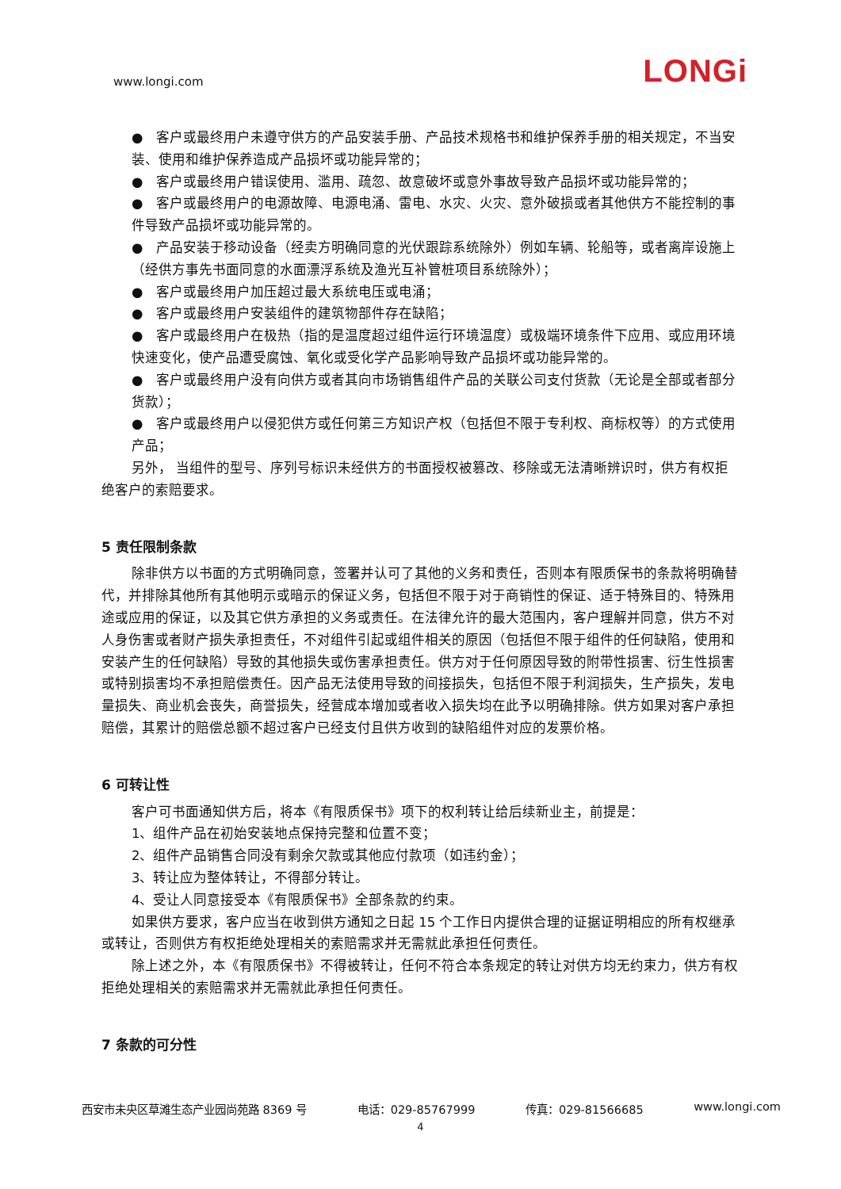www.longi.com
LONGi
●　客户或最终用户未遵守供方的产品安装手册、产品技术规格书和维护保养手册的相关规定，不当安装、使用和维护保养造成产品损坏或功能异常的；
●　客户或最终用户错误使用、滥用、疏忽、故意破坏或意外事故导致产品损坏或功能异常的；
●　客户或最终用户的电源故障、电源电涌、雷电、水灾、火灾、意外破损或者其他供方不能控制的事件导致产品损坏或功能异常的。
●　产品安装于移动设备（经卖方明确同意的光伏跟踪系统除外）例如车辆、轮船等，或者离岸设施上（经供方事先书面同意的水面漂浮系统及渔光互补管桩项目系统除外）；
●　客户或最终用户加压超过最大系统电压或电涌；
●　客户或最终用户安装组件的建筑物部件存在缺陷；
●　客户或最终用户在极热（指的是温度超过组件运行环境温度）或极端环境条件下应用、或应用环境快速变化，使产品遭受腐蚀、氧化或受化学产品影响导致产品损坏或功能异常的。
●　客户或最终用户没有向供方或者其向市场销售组件产品的关联公司支付货款（无论是全部或者部分货款）；
●　客户或最终用户以侵犯供方或任何第三方知识产权（包括但不限于专利权、商标权等）的方式使用产品；
另外， 当组件的型号、序列号标识未经供方的书面授权被篡改、移除或无法清晰辨识时，供方有权拒绝客户的索赔要求。
5 责任限制条款
除非供方以书面的方式明确同意，签署并认可了其他的义务和责任，否则本有限质保书的条款将明确替代，并排除其他所有其他明示或暗示的保证义务，包括但不限于对于商销性的保证、适于特殊目的、特殊用途或应用的保证，以及其它供方承担的义务或责任。在法律允许的最大范围内，客户理解并同意，供方不对人身伤害或者财产损失承担责任，不对组件引起或组件相关的原因（包括但不限于组件的任何缺陷，使用和安装产生的任何缺陷）导致的其他损失或伤害承担责任。供方对于任何原因导致的附带性损害、衍生性损害或特别损害均不承担赔偿责任。因产品无法使用导致的间接损失，包括但不限于利润损失，生产损失，发电量损失、商业机会丧失，商誉损失，经营成本增加或者收入损失均在此予以明确排除。供方如果对客户承担赔偿，其累计的赔偿总额不超过客户已经支付且供方收到的缺陷组件对应的发票价格。
6 可转让性
客户可书面通知供方后，将本《有限质保书》项下的权利转让给后续新业主，前提是：
1、组件产品在初始安装地点保持完整和位置不变；
2、组件产品销售合同没有剩余欠款或其他应付款项（如违约金）；
3、转让应为整体转让，不得部分转让。
4、受让人同意接受本《有限质保书》全部条款的约束。
如果供方要求，客户应当在收到供方通知之日起 15 个工作日内提供合理的证据证明相应的所有权继承或转让，否则供方有权拒绝处理相关的索赔需求并无需就此承担任何责任。
除上述之外，本《有限质保书》不得被转让，任何不符合本条规定的转让对供方均无约束力，供方有权拒绝处理相关的索赔需求并无需就此承担任何责任。
7 条款的可分性
西安市未央区草滩生态产业园尚苑路 8369 号 电话：029-85767999 传真：029-81566685 www.longi.com
4